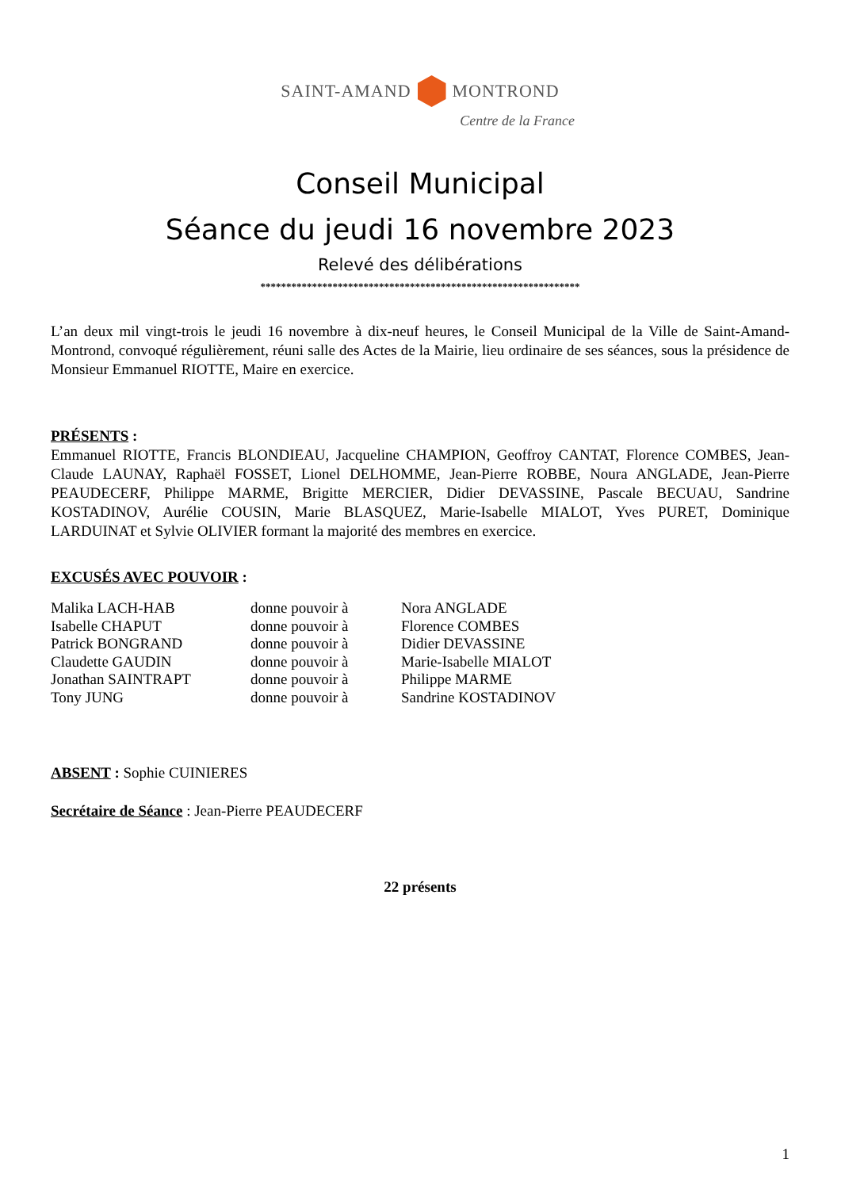SAINT-AMAND MONTROND
Centre de la France
Conseil Municipal
Séance du jeudi 16 novembre 2023
Relevé des délibérations
**************************************************************
L’an deux mil vingt-trois le jeudi 16 novembre à dix-neuf heures, le Conseil Municipal de la Ville de Saint-Amand-Montrond, convoqué régulièrement, réuni salle des Actes de la Mairie, lieu ordinaire de ses séances, sous la présidence de Monsieur Emmanuel RIOTTE, Maire en exercice.
PRÉSENTS :
Emmanuel RIOTTE, Francis BLONDIEAU, Jacqueline CHAMPION, Geoffroy CANTAT, Florence COMBES, Jean-Claude LAUNAY, Raphaël FOSSET, Lionel DELHOMME, Jean-Pierre ROBBE, Noura ANGLADE, Jean-Pierre PEAUDECERF, Philippe MARME, Brigitte MERCIER, Didier DEVASSINE, Pascale BECUAU, Sandrine KOSTADINOV, Aurélie COUSIN, Marie BLASQUEZ, Marie-Isabelle MIALOT, Yves PURET, Dominique LARDUINAT et Sylvie OLIVIER formant la majorité des membres en exercice.
EXCUSÉS AVEC POUVOIR :
| Malika LACH-HAB | donne pouvoir à | Nora ANGLADE |
| Isabelle CHAPUT | donne pouvoir à | Florence COMBES |
| Patrick BONGRAND | donne pouvoir à | Didier DEVASSINE |
| Claudette GAUDIN | donne pouvoir à | Marie-Isabelle MIALOT |
| Jonathan SAINTRAPT | donne pouvoir à | Philippe MARME |
| Tony JUNG | donne pouvoir à | Sandrine KOSTADINOV |
ABSENT : Sophie CUINIERES
Secrétaire de Séance : Jean-Pierre PEAUDECERF
22 présents
1